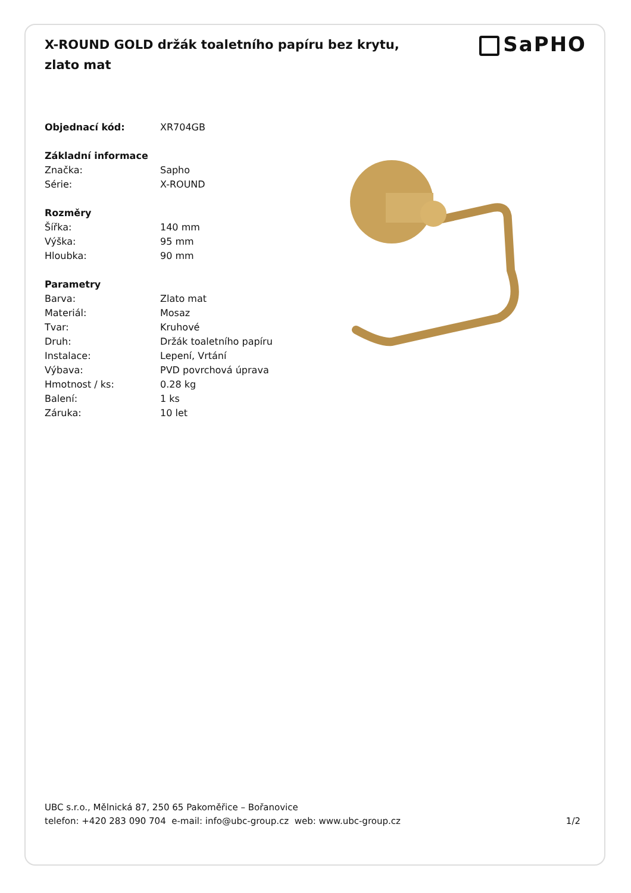X-ROUND GOLD držák toaletního papíru bez krytu, zlato mat
SaPHO
| Objednací kód: | XR704GB |
| Základní informace | |
| Značka: | Sapho |
| Série: | X-ROUND |
| Rozměry | |
| Šířka: | 140 mm |
| Výška: | 95 mm |
| Hloubka: | 90 mm |
| Parametry | |
| Barva: | Zlato mat |
| Materiál: | Mosaz |
| Tvar: | Kruhové |
| Druh: | Držák toaletního papíru |
| Instalace: | Lepení, Vrtání |
| Výbava: | PVD povrchová úprava |
| Hmotnost / ks: | 0.28 kg |
| Balení: | 1 ks |
| Záruka: | 10 let |
UBC s.r.o., Mělnická 87, 250 65 Pakoměřice – Bořanovice
telefon: +420 283 090 704 e-mail: info@ubc-group.cz web: www.ubc-group.cz
1/2